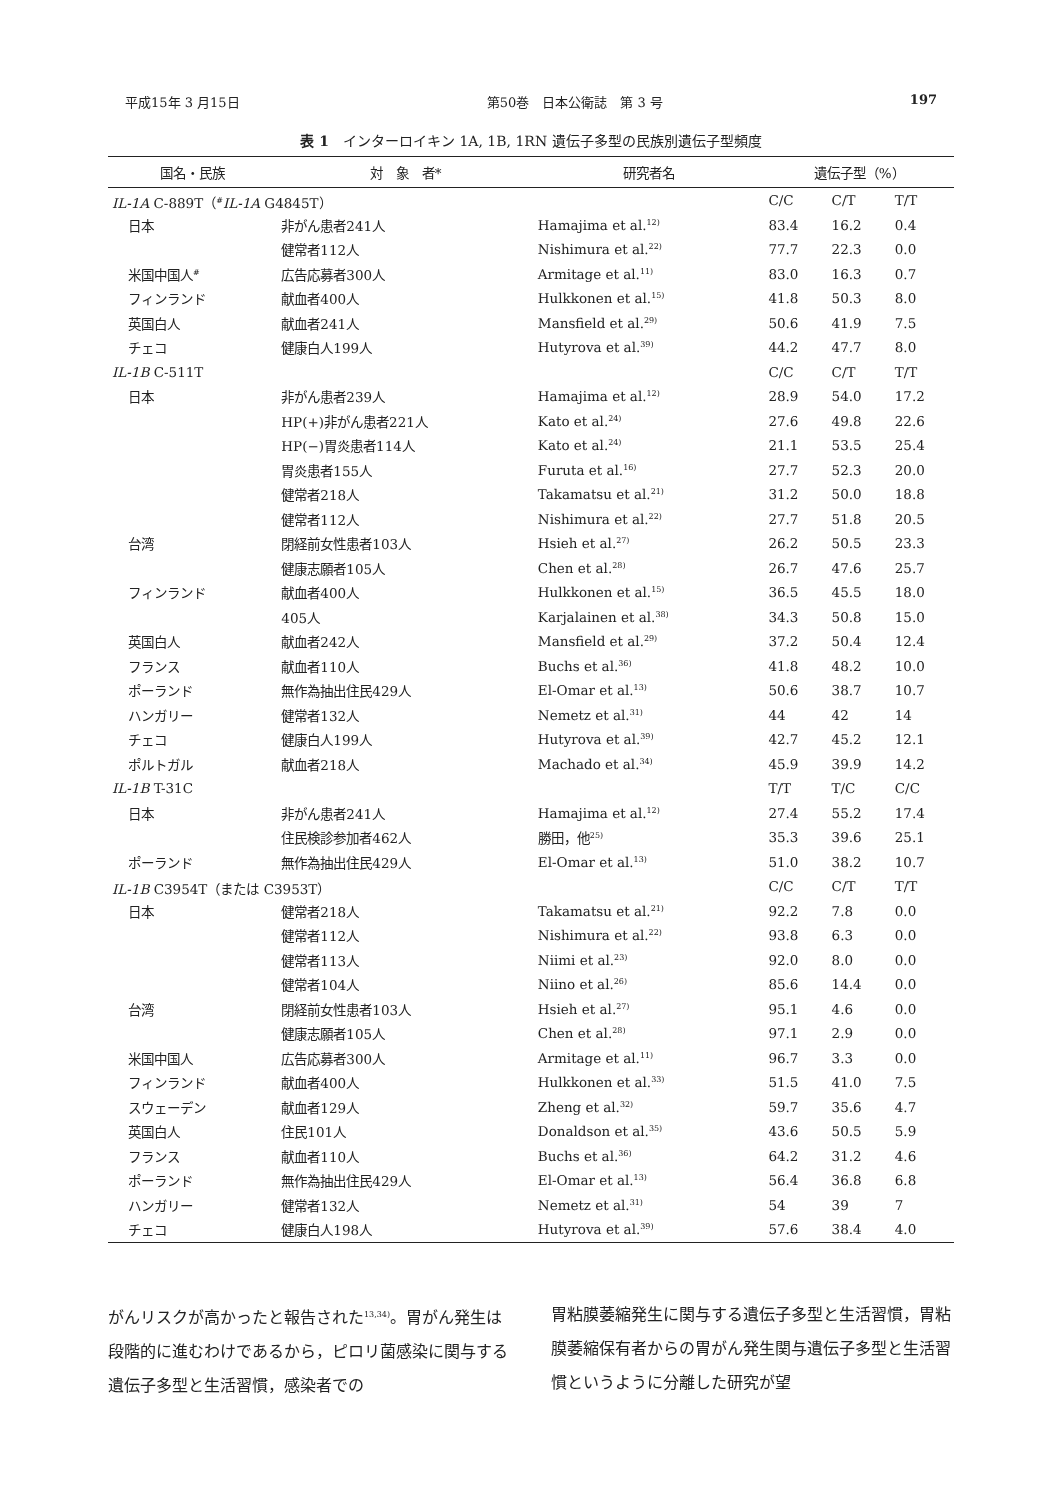平成15年 3 月15日 第50巻　日本公衛誌　第 3 号 197
表 1　インターロイキン 1A, 1B, 1RN 遺伝子多型の民族別遺伝子型頻度
| 国名・民族 | 対 象 者* | 研究者名 | 遺伝子型（%） | | |
| --- | --- | --- | --- | --- | --- |
| IL-1A C-889T（<sup>#</sup> IL-1A G4845T） | | | C/C | C/T | T/T |
| 日本 | 非がん患者241人 | Hamajima et al.<sup>12)</sup> | 83.4 | 16.2 | 0.4 |
| | 健常者112人 | Nishimura et al.<sup>22)</sup> | 77.7 | 22.3 | 0.0 |
| 米国中国人<sup>#</sup> | 広告応募者300人 | Armitage et al.<sup>11)</sup> | 83.0 | 16.3 | 0.7 |
| フィンランド | 献血者400人 | Hulkkonen et al.<sup>15)</sup> | 41.8 | 50.3 | 8.0 |
| 英国白人 | 献血者241人 | Mansfield et al.<sup>29)</sup> | 50.6 | 41.9 | 7.5 |
| チェコ | 健康白人199人 | Hutyrova et al.<sup>39)</sup> | 44.2 | 47.7 | 8.0 |
| IL-1B C-511T | | | C/C | C/T | T/T |
| 日本 | 非がん患者239人 | Hamajima et al.<sup>12)</sup> | 28.9 | 54.0 | 17.2 |
| | HP(+)非がん患者221人 | Kato et al.<sup>24)</sup> | 27.6 | 49.8 | 22.6 |
| | HP(−)胃炎患者114人 | Kato et al.<sup>24)</sup> | 21.1 | 53.5 | 25.4 |
| | 胃炎患者155人 | Furuta et al.<sup>16)</sup> | 27.7 | 52.3 | 20.0 |
| | 健常者218人 | Takamatsu et al.<sup>21)</sup> | 31.2 | 50.0 | 18.8 |
| | 健常者112人 | Nishimura et al.<sup>22)</sup> | 27.7 | 51.8 | 20.5 |
| 台湾 | 閉経前女性患者103人 | Hsieh et al.<sup>27)</sup> | 26.2 | 50.5 | 23.3 |
| | 健康志願者105人 | Chen et al.<sup>28)</sup> | 26.7 | 47.6 | 25.7 |
| フィンランド | 献血者400人 | Hulkkonen et al.<sup>15)</sup> | 36.5 | 45.5 | 18.0 |
| | 405人 | Karjalainen et al.<sup>38)</sup> | 34.3 | 50.8 | 15.0 |
| 英国白人 | 献血者242人 | Mansfield et al.<sup>29)</sup> | 37.2 | 50.4 | 12.4 |
| フランス | 献血者110人 | Buchs et al.<sup>36)</sup> | 41.8 | 48.2 | 10.0 |
| ポーランド | 無作為抽出住民429人 | El-Omar et al.<sup>13)</sup> | 50.6 | 38.7 | 10.7 |
| ハンガリー | 健常者132人 | Nemetz et al.<sup>31)</sup> | 44 | 42 | 14 |
| チェコ | 健康白人199人 | Hutyrova et al.<sup>39)</sup> | 42.7 | 45.2 | 12.1 |
| ポルトガル | 献血者218人 | Machado et al.<sup>34)</sup> | 45.9 | 39.9 | 14.2 |
| IL-1B T-31C | | | T/T | T/C | C/C |
| 日本 | 非がん患者241人 | Hamajima et al.<sup>12)</sup> | 27.4 | 55.2 | 17.4 |
| | 住民検診参加者462人 | 勝田，他<sup>25)</sup> | 35.3 | 39.6 | 25.1 |
| ポーランド | 無作為抽出住民429人 | El-Omar et al.<sup>13)</sup> | 51.0 | 38.2 | 10.7 |
| IL-1B C3954T（または C3953T） | | | C/C | C/T | T/T |
| 日本 | 健常者218人 | Takamatsu et al.<sup>21)</sup> | 92.2 | 7.8 | 0.0 |
| | 健常者112人 | Nishimura et al.<sup>22)</sup> | 93.8 | 6.3 | 0.0 |
| | 健常者113人 | Niimi et al.<sup>23)</sup> | 92.0 | 8.0 | 0.0 |
| | 健常者104人 | Niino et al.<sup>26)</sup> | 85.6 | 14.4 | 0.0 |
| 台湾 | 閉経前女性患者103人 | Hsieh et al.<sup>27)</sup> | 95.1 | 4.6 | 0.0 |
| | 健康志願者105人 | Chen et al.<sup>28)</sup> | 97.1 | 2.9 | 0.0 |
| 米国中国人 | 広告応募者300人 | Armitage et al.<sup>11)</sup> | 96.7 | 3.3 | 0.0 |
| フィンランド | 献血者400人 | Hulkkonen et al.<sup>33)</sup> | 51.5 | 41.0 | 7.5 |
| スウェーデン | 献血者129人 | Zheng et al.<sup>32)</sup> | 59.7 | 35.6 | 4.7 |
| 英国白人 | 住民101人 | Donaldson et al.<sup>35)</sup> | 43.6 | 50.5 | 5.9 |
| フランス | 献血者110人 | Buchs et al.<sup>36)</sup> | 64.2 | 31.2 | 4.6 |
| ポーランド | 無作為抽出住民429人 | El-Omar et al.<sup>13)</sup> | 56.4 | 36.8 | 6.8 |
| ハンガリー | 健常者132人 | Nemetz et al.<sup>31)</sup> | 54 | 39 | 7 |
| チェコ | 健康白人198人 | Hutyrova et al.<sup>39)</sup> | 57.6 | 38.4 | 4.0 |
がんリスクが高かったと報告された<sup>13,34)</sup>。胃がん発生は段階的に進むわけであるから，ピロリ菌感染に関与する遺伝子多型と生活習慣，感染者での
胃粘膜萎縮発生に関与する遺伝子多型と生活習慣，胃粘膜萎縮保有者からの胃がん発生関与遺伝子多型と生活習慣というように分離した研究が望